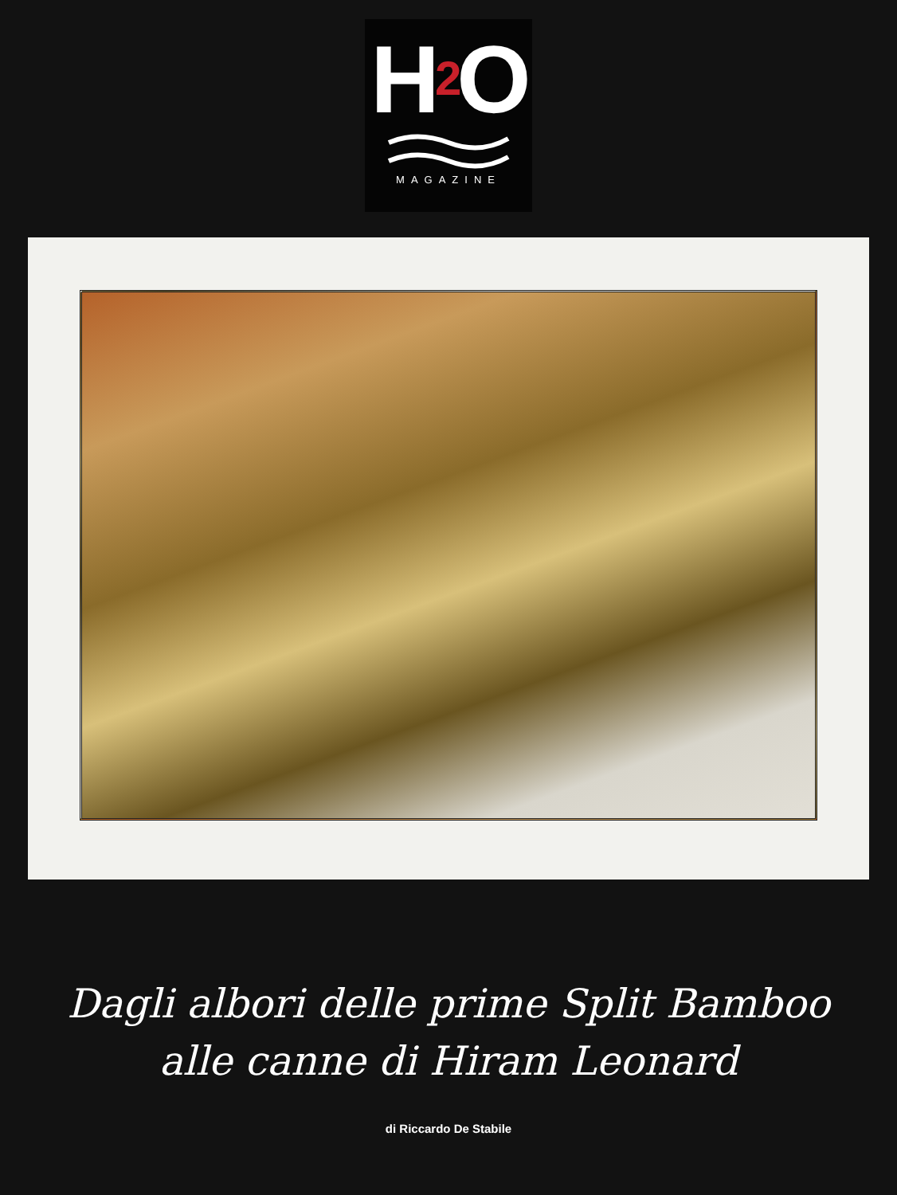H<sub>2</sub>O
MAGAZINE
Dagli albori delle prime Split Bamboo
alle canne di Hiram Leonard
di Riccardo De Stabile